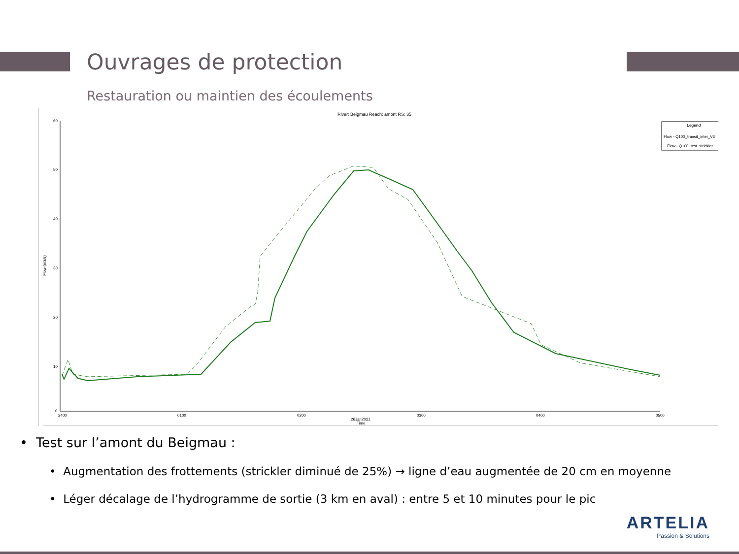Ouvrages de protection
Restauration ou maintien des écoulements
River: Beigmau Reach: amont RS: 35
60
50
40
30
20
10
0
2400
0100
0200
0300
0400
0500
26Jan2021
Time
Flow (m3/s)
Legend
Flow - Q100_transit_inter_V3
Flow - Q100_test_strickler
• Test sur l’amont du Beigmau :
• Augmentation des frottements (strickler diminué de 25%) → ligne d’eau augmentée de 20 cm en moyenne
• Léger décalage de l’hydrogramme de sortie (3 km en aval) : entre 5 et 10 minutes pour le pic
ARTELIA
Passion & Solutions